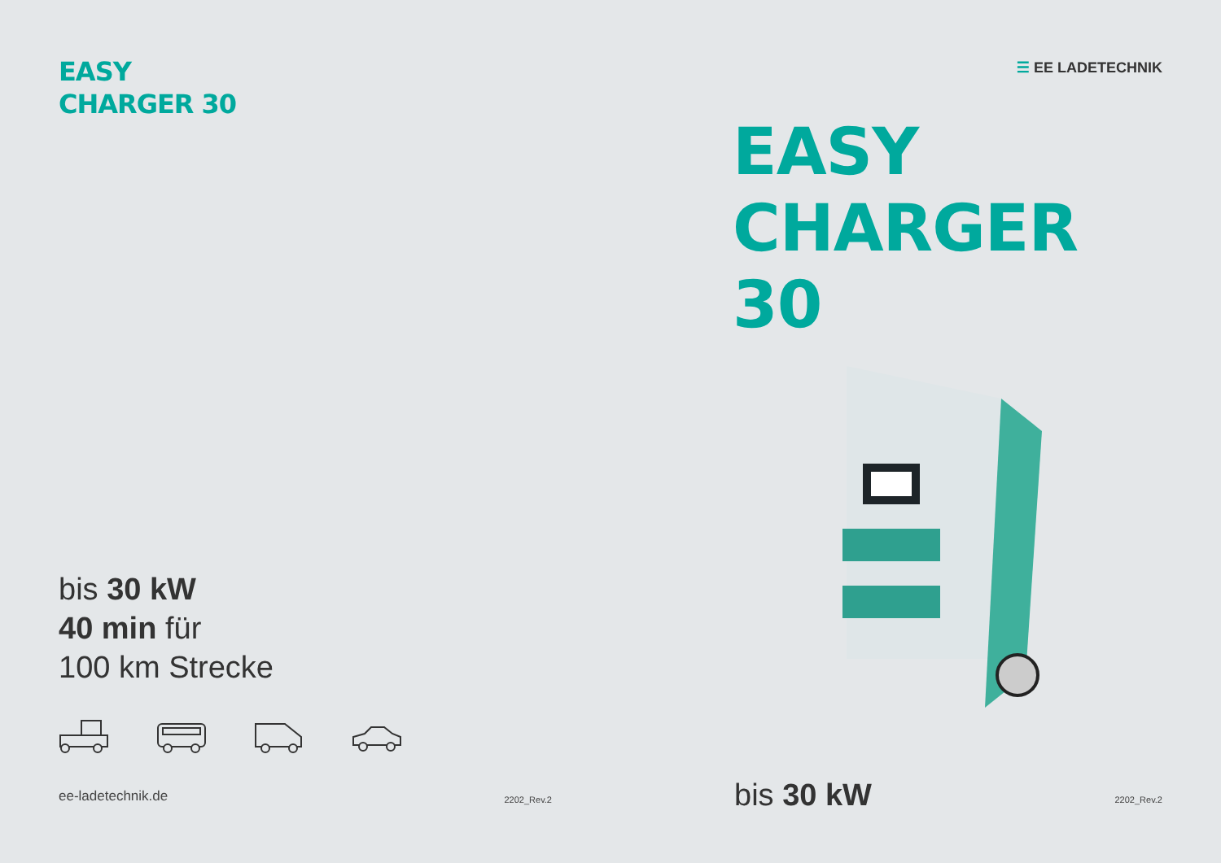EASY
CHARGER 30
bis 30 kW
40 min für
100 km Strecke
ee-ladetechnik.de 2202_Rev.2
☰ EE LADETECHNIK
EASY
CHARGER 30
bis 30 kW 2202_Rev.2